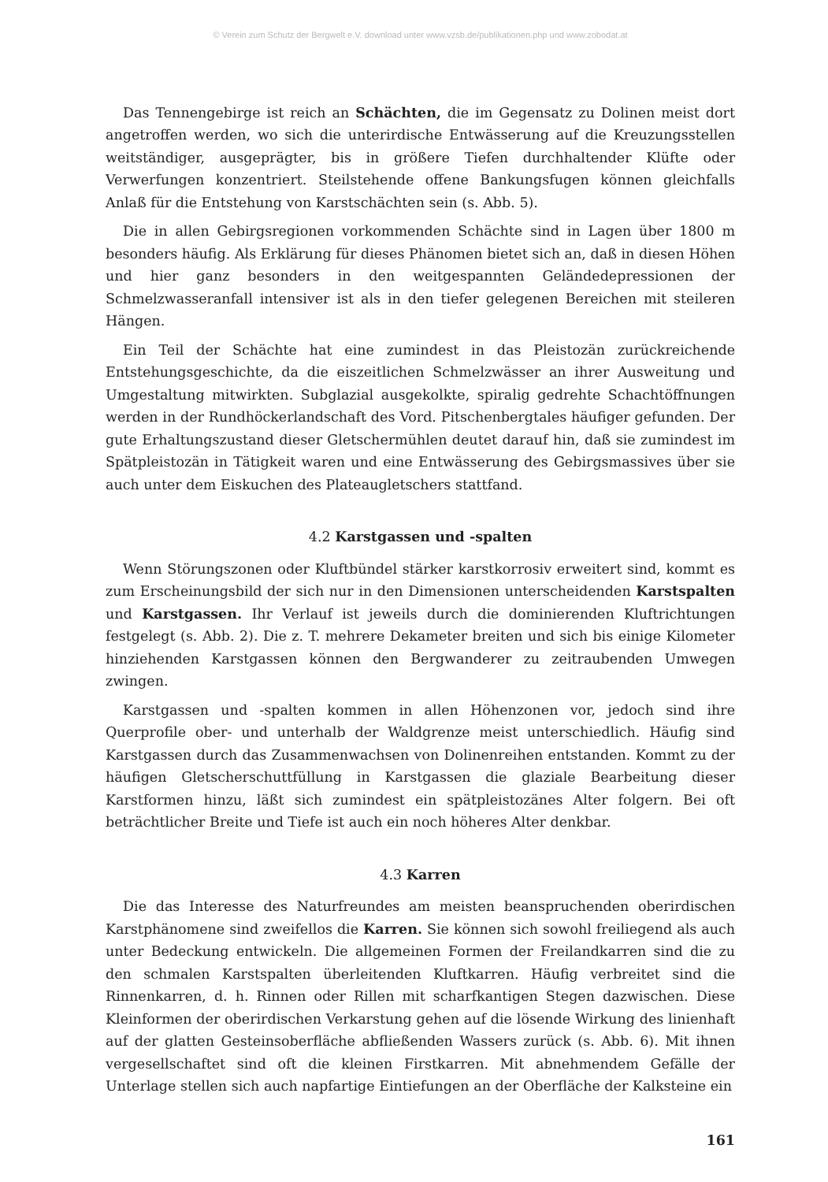© Verein zum Schutz der Bergwelt e.V. download unter www.vzsb.de/publikationen.php und www.zobodat.at
Das Tennengebirge ist reich an Schächten, die im Gegensatz zu Dolinen meist dort angetroffen werden, wo sich die unterirdische Entwässerung auf die Kreuzungsstellen weitständiger, ausgeprägter, bis in größere Tiefen durchhaltender Klüfte oder Verwerfungen konzentriert. Steilstehende offene Bankungsfugen können gleichfalls Anlaß für die Entstehung von Karstschächten sein (s. Abb. 5).
Die in allen Gebirgsregionen vorkommenden Schächte sind in Lagen über 1800 m besonders häufig. Als Erklärung für dieses Phänomen bietet sich an, daß in diesen Höhen und hier ganz besonders in den weitgespannten Geländedepressionen der Schmelzwasseranfall intensiver ist als in den tiefer gelegenen Bereichen mit steileren Hängen.
Ein Teil der Schächte hat eine zumindest in das Pleistozän zurückreichende Entstehungsgeschichte, da die eiszeitlichen Schmelzwässer an ihrer Ausweitung und Umgestaltung mitwirkten. Subglazial ausgekolkte, spiralig gedrehte Schachtöffnungen werden in der Rundhöckerlandschaft des Vord. Pitschenbergtales häufiger gefunden. Der gute Erhaltungszustand dieser Gletschermühlen deutet darauf hin, daß sie zumindest im Spätpleistozän in Tätigkeit waren und eine Entwässerung des Gebirgsmassives über sie auch unter dem Eiskuchen des Plateaugletschers stattfand.
4.2 Karstgassen und -spalten
Wenn Störungszonen oder Kluftbündel stärker karstkorrosiv erweitert sind, kommt es zum Erscheinungsbild der sich nur in den Dimensionen unterscheidenden Karstspalten und Karstgassen. Ihr Verlauf ist jeweils durch die dominierenden Kluftrichtungen festgelegt (s. Abb. 2). Die z. T. mehrere Dekameter breiten und sich bis einige Kilometer hinziehenden Karstgassen können den Bergwanderer zu zeitraubenden Umwegen zwingen.
Karstgassen und -spalten kommen in allen Höhenzonen vor, jedoch sind ihre Querprofile ober- und unterhalb der Waldgrenze meist unterschiedlich. Häufig sind Karstgassen durch das Zusammenwachsen von Dolinenreihen entstanden. Kommt zu der häufigen Gletscherschuttfüllung in Karstgassen die glaziale Bearbeitung dieser Karstformen hinzu, läßt sich zumindest ein spätpleistozänes Alter folgern. Bei oft beträchtlicher Breite und Tiefe ist auch ein noch höheres Alter denkbar.
4.3 Karren
Die das Interesse des Naturfreundes am meisten beanspruchenden oberirdischen Karstphänomene sind zweifellos die Karren. Sie können sich sowohl freiliegend als auch unter Bedeckung entwickeln. Die allgemeinen Formen der Freilandkarren sind die zu den schmalen Karstspalten überleitenden Kluftkarren. Häufig verbreitet sind die Rinnenkarren, d. h. Rinnen oder Rillen mit scharfkantigen Stegen dazwischen. Diese Kleinformen der oberirdischen Verkarstung gehen auf die lösende Wirkung des linienhaft auf der glatten Gesteinsoberfläche abfließenden Wassers zurück (s. Abb. 6). Mit ihnen vergesellschaftet sind oft die kleinen Firstkarren. Mit abnehmendem Gefälle der Unterlage stellen sich auch napfartige Eintiefungen an der Oberfläche der Kalksteine ein
161